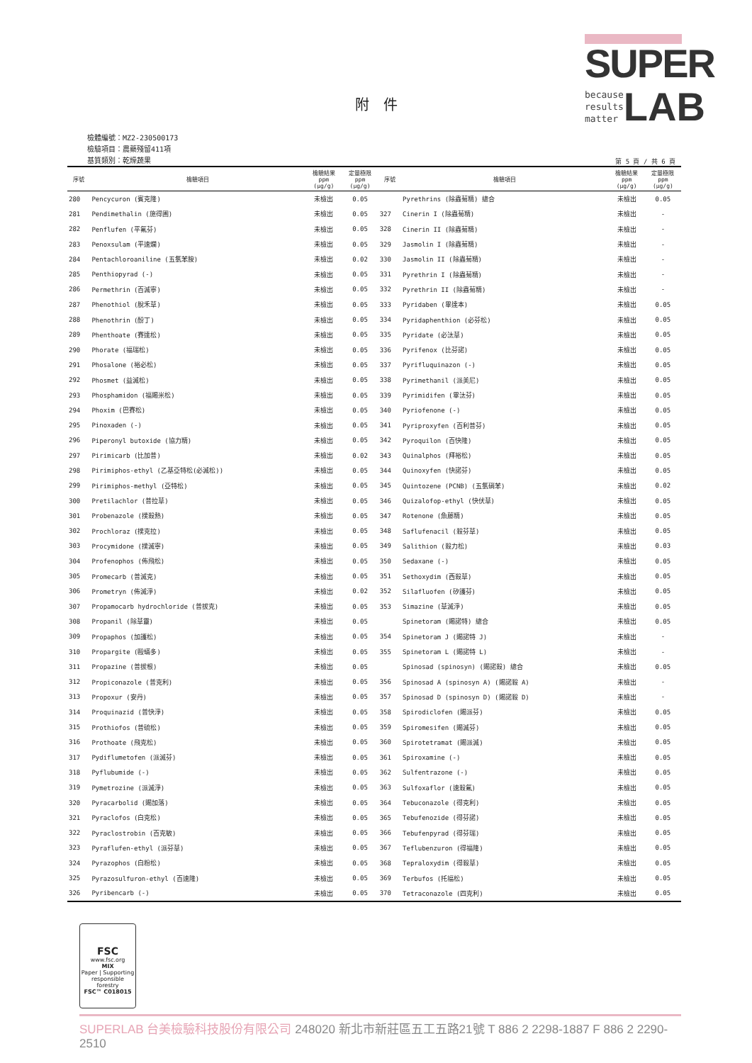SUPER
because
results
matter LAB
附　件
檢體編號：MZ2-230500173
檢驗項目：農藥殘留411項
基質類別：乾燥蔬果
第 5 頁 / 共 6 頁
| 序號 | 檢驗項目 | 檢驗結果 ppm (μg/g) | 定量極限 ppm (μg/g) | 序號 | 檢驗項目 | 檢驗結果 ppm (μg/g) | 定量極限 ppm (μg/g) |
| --- | --- | --- | --- | --- | --- | --- | --- |
| 280 | Pencycuron (賓克隆) | 未檢出 | 0.05 | | Pyrethrins (除蟲菊精) 總合 | 未檢出 | 0.05 |
| 281 | Pendimethalin (施得圃) | 未檢出 | 0.05 | 327 | Cinerin I (除蟲菊精) | 未檢出 | - |
| 282 | Penflufen (平氟芬) | 未檢出 | 0.05 | 328 | Cinerin II (除蟲菊精) | 未檢出 | - |
| 283 | Penoxsulam (平速爛) | 未檢出 | 0.05 | 329 | Jasmolin I (除蟲菊精) | 未檢出 | - |
| 284 | Pentachloroaniline (五氯苯胺) | 未檢出 | 0.02 | 330 | Jasmolin II (除蟲菊精) | 未檢出 | - |
| 285 | Penthiopyrad (-) | 未檢出 | 0.05 | 331 | Pyrethrin I (除蟲菊精) | 未檢出 | - |
| 286 | Permethrin (百滅寧) | 未檢出 | 0.05 | 332 | Pyrethrin II (除蟲菊精) | 未檢出 | - |
| 287 | Phenothiol (脫禾草) | 未檢出 | 0.05 | 333 | Pyridaben (畢達本) | 未檢出 | 0.05 |
| 288 | Phenothrin (酚丁) | 未檢出 | 0.05 | 334 | Pyridaphenthion (必芬松) | 未檢出 | 0.05 |
| 289 | Phenthoate (賽達松) | 未檢出 | 0.05 | 335 | Pyridate (必汰草) | 未檢出 | 0.05 |
| 290 | Phorate (福瑞松) | 未檢出 | 0.05 | 336 | Pyrifenox (比芬諾) | 未檢出 | 0.05 |
| 291 | Phosalone (裕必松) | 未檢出 | 0.05 | 337 | Pyrifluquinazon (-) | 未檢出 | 0.05 |
| 292 | Phosmet (益滅松) | 未檢出 | 0.05 | 338 | Pyrimethanil (派美尼) | 未檢出 | 0.05 |
| 293 | Phosphamidon (福賜米松) | 未檢出 | 0.05 | 339 | Pyrimidifen (畢汰芬) | 未檢出 | 0.05 |
| 294 | Phoxim (巴賽松) | 未檢出 | 0.05 | 340 | Pyriofenone (-) | 未檢出 | 0.05 |
| 295 | Pinoxaden (-) | 未檢出 | 0.05 | 341 | Pyriproxyfen (百利普芬) | 未檢出 | 0.05 |
| 296 | Piperonyl butoxide (協力精) | 未檢出 | 0.05 | 342 | Pyroquilon (百快隆) | 未檢出 | 0.05 |
| 297 | Pirimicarb (比加普) | 未檢出 | 0.02 | 343 | Quinalphos (拜裕松) | 未檢出 | 0.05 |
| 298 | Pirimiphos-ethyl (乙基亞特松(必滅松)) | 未檢出 | 0.05 | 344 | Quinoxyfen (快諾芬) | 未檢出 | 0.05 |
| 299 | Pirimiphos-methyl (亞特松) | 未檢出 | 0.05 | 345 | Quintozene (PCNB) (五氯硝苯) | 未檢出 | 0.02 |
| 300 | Pretilachlor (普拉草) | 未檢出 | 0.05 | 346 | Quizalofop-ethyl (快伏草) | 未檢出 | 0.05 |
| 301 | Probenazole (撲殺熱) | 未檢出 | 0.05 | 347 | Rotenone (魚藤精) | 未檢出 | 0.05 |
| 302 | Prochloraz (撲克拉) | 未檢出 | 0.05 | 348 | Saflufenacil (殺芬草) | 未檢出 | 0.05 |
| 303 | Procymidone (撲滅寧) | 未檢出 | 0.05 | 349 | Salithion (殺力松) | 未檢出 | 0.03 |
| 304 | Profenophos (佈飛松) | 未檢出 | 0.05 | 350 | Sedaxane (-) | 未檢出 | 0.05 |
| 305 | Promecarb (普滅克) | 未檢出 | 0.05 | 351 | Sethoxydim (西殺草) | 未檢出 | 0.05 |
| 306 | Prometryn (佈滅淨) | 未檢出 | 0.02 | 352 | Silafluofen (矽護芬) | 未檢出 | 0.05 |
| 307 | Propamocarb hydrochloride (普拔克) | 未檢出 | 0.05 | 353 | Simazine (草滅淨) | 未檢出 | 0.05 |
| 308 | Propanil (除草靈) | 未檢出 | 0.05 | | Spinetoram (賜諾特) 總合 | 未檢出 | 0.05 |
| 309 | Propaphos (加護松) | 未檢出 | 0.05 | 354 | Spinetoram J (賜諾特 J) | 未檢出 | - |
| 310 | Propargite (毆蟎多) | 未檢出 | 0.05 | 355 | Spinetoram L (賜諾特 L) | 未檢出 | - |
| 311 | Propazine (普拔根) | 未檢出 | 0.05 | | Spinosad (spinosyn) (賜諾殺) 總合 | 未檢出 | 0.05 |
| 312 | Propiconazole (普克利) | 未檢出 | 0.05 | 356 | Spinosad A (spinosyn A) (賜諾殺 A) | 未檢出 | - |
| 313 | Propoxur (安丹) | 未檢出 | 0.05 | 357 | Spinosad D (spinosyn D) (賜諾殺 D) | 未檢出 | - |
| 314 | Proquinazid (普快淨) | 未檢出 | 0.05 | 358 | Spirodiclofen (賜派芬) | 未檢出 | 0.05 |
| 315 | Prothiofos (普硫松) | 未檢出 | 0.05 | 359 | Spiromesifen (賜滅芬) | 未檢出 | 0.05 |
| 316 | Prothoate (飛克松) | 未檢出 | 0.05 | 360 | Spirotetramat (賜派滅) | 未檢出 | 0.05 |
| 317 | Pydiflumetofen (派滅芬) | 未檢出 | 0.05 | 361 | Spiroxamine (-) | 未檢出 | 0.05 |
| 318 | Pyflubumide (-) | 未檢出 | 0.05 | 362 | Sulfentrazone (-) | 未檢出 | 0.05 |
| 319 | Pymetrozine (派滅淨) | 未檢出 | 0.05 | 363 | Sulfoxaflor (速殺氟) | 未檢出 | 0.05 |
| 320 | Pyracarbolid (賜加落) | 未檢出 | 0.05 | 364 | Tebuconazole (得克利) | 未檢出 | 0.05 |
| 321 | Pyraclofos (白克松) | 未檢出 | 0.05 | 365 | Tebufenozide (得芬諾) | 未檢出 | 0.05 |
| 322 | Pyraclostrobin (百克敏) | 未檢出 | 0.05 | 366 | Tebufenpyrad (得芬瑞) | 未檢出 | 0.05 |
| 323 | Pyraflufen-ethyl (派芬草) | 未檢出 | 0.05 | 367 | Teflubenzuron (得福隆) | 未檢出 | 0.05 |
| 324 | Pyrazophos (白粉松) | 未檢出 | 0.05 | 368 | Tepraloxydim (得殺草) | 未檢出 | 0.05 |
| 325 | Pyrazosulfuron-ethyl (百速隆) | 未檢出 | 0.05 | 369 | Terbufos (托福松) | 未檢出 | 0.05 |
| 326 | Pyribencarb (-) | 未檢出 | 0.05 | 370 | Tetraconazole (四克利) | 未檢出 | 0.05 |
FSC
www.fsc.org
MIX
Paper | Supporting
responsible forestry
FSC™ C018015
SUPERLAB 台美檢驗科技股份有限公司 248020 新北市新莊區五工五路21號 T 886 2 2298-1887 F 886 2 2290-2510